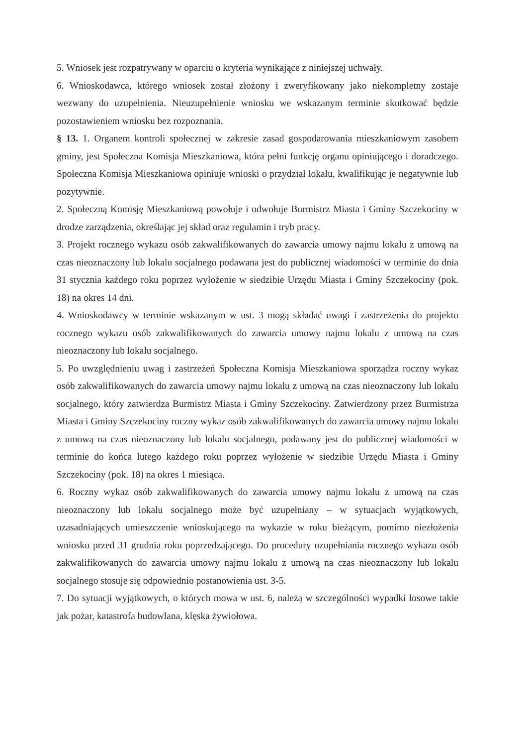5. Wniosek jest rozpatrywany w oparciu o kryteria wynikające z niniejszej uchwały.
6. Wnioskodawca, którego wniosek został złożony i zweryfikowany jako niekompletny zostaje wezwany do uzupełnienia. Nieuzupełnienie wniosku we wskazanym terminie skutkować będzie pozostawieniem wniosku bez rozpoznania.
§ 13. 1. Organem kontroli społecznej w zakresie zasad gospodarowania mieszkaniowym zasobem gminy, jest Społeczna Komisja Mieszkaniowa, która pełni funkcję organu opiniującego i doradczego. Społeczna Komisja Mieszkaniowa opiniuje wnioski o przydział lokalu, kwalifikując je negatywnie lub pozytywnie.
2. Społeczną Komisję Mieszkaniową powołuje i odwołuje Burmistrz Miasta i Gminy Szczekociny w drodze zarządzenia, określając jej skład oraz regulamin i tryb pracy.
3. Projekt rocznego wykazu osób zakwalifikowanych do zawarcia umowy najmu lokalu z umową na czas nieoznaczony lub lokalu socjalnego podawana jest do publicznej wiadomości w terminie do dnia 31 stycznia każdego roku poprzez wyłożenie w siedzibie Urzędu Miasta i Gminy Szczekociny (pok. 18) na okres 14 dni.
4. Wnioskodawcy w terminie wskazanym w ust. 3 mogą składać uwagi i zastrzeżenia do projektu rocznego wykazu osób zakwalifikowanych do zawarcia umowy najmu lokalu z umową na czas nieoznaczony lub lokalu socjalnego.
5. Po uwzględnieniu uwag i zastrzeżeń Społeczna Komisja Mieszkaniowa sporządza roczny wykaz osób zakwalifikowanych do zawarcia umowy najmu lokalu z umową na czas nieoznaczony lub lokalu socjalnego, który zatwierdza Burmistrz Miasta i Gminy Szczekociny. Zatwierdzony przez Burmistrza Miasta i Gminy Szczekociny roczny wykaz osób zakwalifikowanych do zawarcia umowy najmu lokalu z umową na czas nieoznaczony lub lokalu socjalnego, podawany jest do publicznej wiadomości w terminie do końca lutego każdego roku poprzez wyłożenie w siedzibie Urzędu Miasta i Gminy Szczekociny (pok. 18) na okres 1 miesiąca.
6. Roczny wykaz osób zakwalifikowanych do zawarcia umowy najmu lokalu z umową na czas nieoznaczony lub lokalu socjalnego może być uzupełniany – w sytuacjach wyjątkowych, uzasadniających umieszczenie wnioskującego na wykazie w roku bieżącym, pomimo niezłożenia wniosku przed 31 grudnia roku poprzedzającego. Do procedury uzupełniania rocznego wykazu osób zakwalifikowanych do zawarcia umowy najmu lokalu z umową na czas nieoznaczony lub lokalu socjalnego stosuje się odpowiednio postanowienia ust. 3-5.
7. Do sytuacji wyjątkowych, o których mowa w ust. 6, należą w szczególności wypadki losowe takie jak pożar, katastrofa budowlana, klęska żywiołowa.